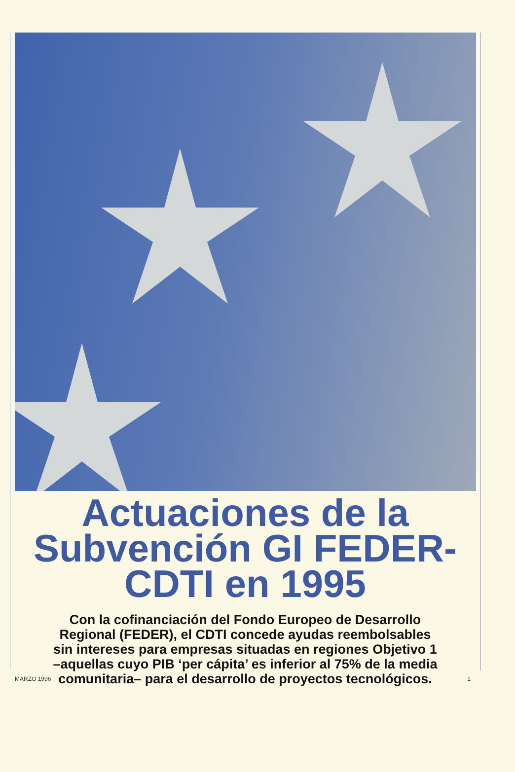Actuaciones de la
Subvención GI FEDER-
CDTI en 1995
Con la cofinanciación del Fondo Europeo de Desarrollo
Regional (FEDER), el CDTI concede ayudas reembolsables
sin intereses para empresas situadas en regiones Objetivo 1
–aquellas cuyo PIB ‘per cápita’ es inferior al 75% de la media
comunitaria– para el desarrollo de proyectos tecnológicos.
MARZO 1996 1